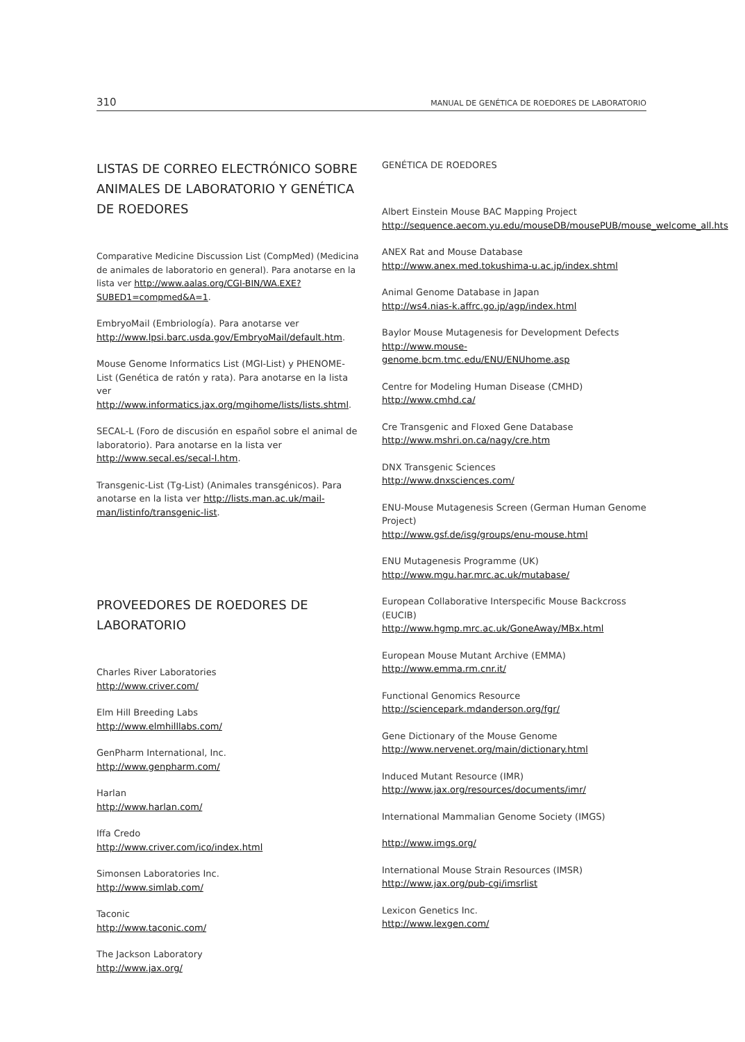310 MANUAL DE GENÉTICA DE ROEDORES DE LABORATORIO
LISTAS DE CORREO ELECTRÓNICO SOBRE ANIMALES DE LABORATORIO Y GENÉTICA DE ROEDORES
Comparative Medicine Discussion List (CompMed) (Medicina de animales de laboratorio en general). Para anotarse en la lista ver http://www.aalas.org/CGI-BIN/WA.EXE?SUBED1=compmed&A=1.
EmbryoMail (Embriología). Para anotarse ver http://www.lpsi.barc.usda.gov/EmbryoMail/default.htm.
Mouse Genome Informatics List (MGI-List) y PHENOME-List (Genética de ratón y rata). Para anotarse en la lista ver http://www.informatics.jax.org/mgihome/lists/lists.shtml.
SECAL-L (Foro de discusión en español sobre el animal de laboratorio). Para anotarse en la lista ver http://www.secal.es/secal-l.htm.
Transgenic-List (Tg-List) (Animales transgénicos). Para anotarse en la lista ver http://lists.man.ac.uk/mail-man/listinfo/transgenic-list.
PROVEEDORES DE ROEDORES DE LABORATORIO
Charles River Laboratories
http://www.criver.com/
Elm Hill Breeding Labs
http://www.elmhilllabs.com/
GenPharm International, Inc.
http://www.genpharm.com/
Harlan
http://www.harlan.com/
Iffa Credo
http://www.criver.com/ico/index.html
Simonsen Laboratories Inc.
http://www.simlab.com/
Taconic
http://www.taconic.com/
The Jackson Laboratory
http://www.jax.org/
GENÉTICA DE ROEDORES
Albert Einstein Mouse BAC Mapping Project
http://sequence.aecom.yu.edu/mouseDB/mousePUB/mouse_welcome_all.hts
ANEX Rat and Mouse Database
http://www.anex.med.tokushima-u.ac.jp/index.shtml
Animal Genome Database in Japan
http://ws4.nias-k.affrc.go.jp/agp/index.html
Baylor Mouse Mutagenesis for Development Defects
http://www.mouse-genome.bcm.tmc.edu/ENU/ENUhome.asp
Centre for Modeling Human Disease (CMHD)
http://www.cmhd.ca/
Cre Transgenic and Floxed Gene Database
http://www.mshri.on.ca/nagy/cre.htm
DNX Transgenic Sciences
http://www.dnxsciences.com/
ENU-Mouse Mutagenesis Screen (German Human Genome Project)
http://www.gsf.de/isg/groups/enu-mouse.html
ENU Mutagenesis Programme (UK)
http://www.mgu.har.mrc.ac.uk/mutabase/
European Collaborative Interspecific Mouse Backcross (EUCIB)
http://www.hgmp.mrc.ac.uk/GoneAway/MBx.html
European Mouse Mutant Archive (EMMA)
http://www.emma.rm.cnr.it/
Functional Genomics Resource
http://sciencepark.mdanderson.org/fgr/
Gene Dictionary of the Mouse Genome
http://www.nervenet.org/main/dictionary.html
Induced Mutant Resource (IMR)
http://www.jax.org/resources/documents/imr/
International Mammalian Genome Society (IMGS)
http://www.imgs.org/
International Mouse Strain Resources (IMSR)
http://www.jax.org/pub-cgi/imsrlist
Lexicon Genetics Inc.
http://www.lexgen.com/